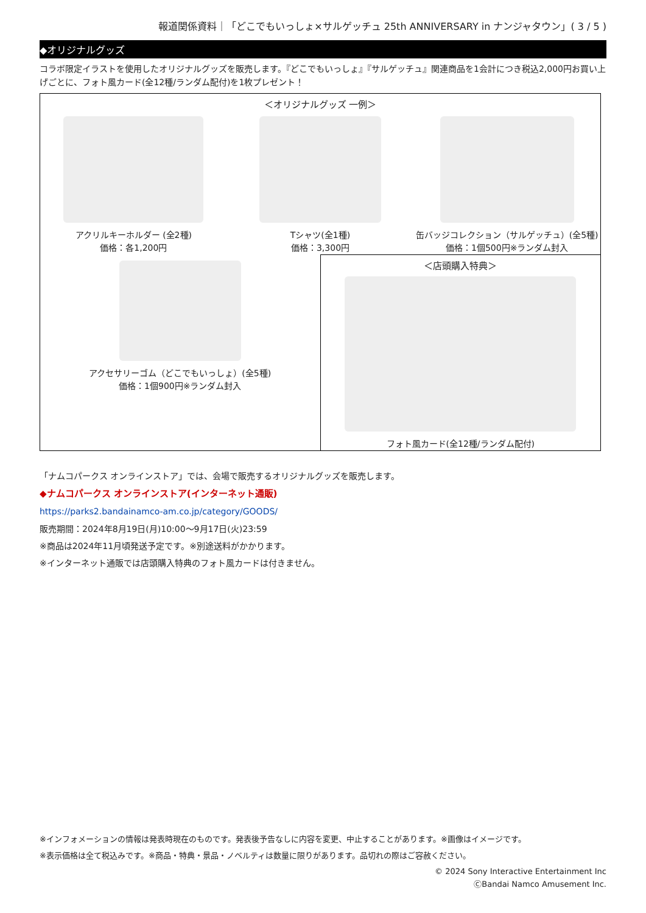報道関係資料｜「どこでもいっしょ×サルゲッチュ 25th ANNIVERSARY in ナンジャタウン」( 3 / 5 )
◆オリジナルグッズ
コラボ限定イラストを使用したオリジナルグッズを販売します。『どこでもいっしょ』『サルゲッチュ』関連商品を1会計につき税込2,000円お買い上げごとに、フォト風カード(全12種/ランダム配付)を1枚プレゼント！
＜オリジナルグッズ 一例＞
アクリルキーホルダー (全2種)
価格：各1,200円
Tシャツ(全1種)
価格：3,300円
缶バッジコレクション（サルゲッチュ）(全5種)
価格：1個500円※ランダム封入
アクセサリーゴム（どこでもいっしょ）(全5種)
価格：1個900円※ランダム封入
＜店頭購入特典＞
フォト風カード(全12種/ランダム配付)
「ナムコパークス オンラインストア」では、会場で販売するオリジナルグッズを販売します。
◆ナムコパークス オンラインストア(インターネット通販)
https://parks2.bandainamco-am.co.jp/category/GOODS/
販売期間：2024年8月19日(月)10:00～9月17日(火)23:59
※商品は2024年11月頃発送予定です。※別途送料がかかります。
※インターネット通販では店頭購入特典のフォト風カードは付きません。
※インフォメーションの情報は発表時現在のものです。発表後予告なしに内容を変更、中止することがあります。※画像はイメージです。
※表示価格は全て税込みです。※商品・特典・景品・ノベルティは数量に限りがあります。品切れの際はご容赦ください。
© 2024 Sony Interactive Entertainment Inc
ⒸBandai Namco Amusement Inc.